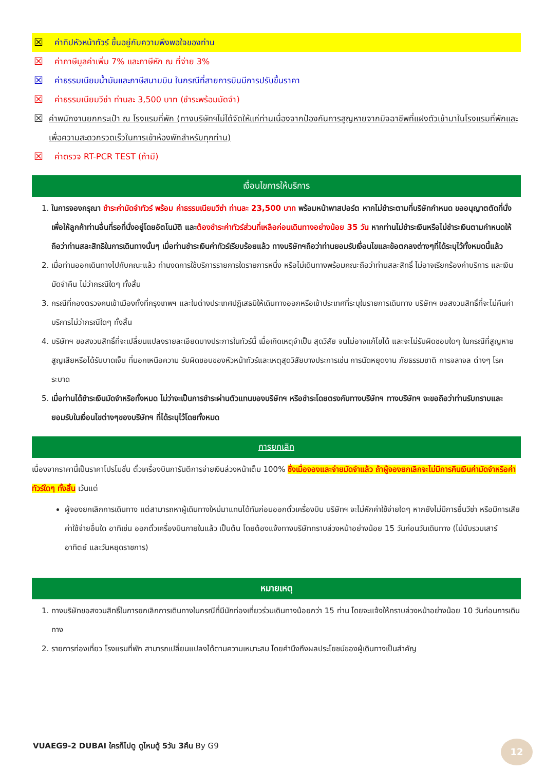☒ ค่าทิปหัวหน้าทัวร์ ขึ้นอยู่กับความพึงพอใจของท่าน
☒ ค่าภาษีมูลค่าเพิ่ม 7% และภาษีหัก ณ ที่จ่าย 3%
☒ ค่าธรรมเนียมน้ำมันและภาษีสนามบิน ในกรณีที่สายการบินมีการปรับขึ้นราคา
☒ ค่าธรรมเนียมวีซ่า ท่านละ 3,500 บาท (ชำระพร้อมมัดจำ)
☒ ค่าพนักงานยกกระเป๋า ณ โรงแรมที่พัก (ทางบริษัทฯไม่ได้จัดให้แก่ท่านเนื่องจากป้องกันการสูญหายจากมิจฉาชีพที่แฝงตัวเข้ามาในโรงแรมที่พักและเพื่อความสะดวกรวดเร็วในการเข้าห้องพักสำหรับทุกท่าน)
☒ ค่าตรวจ RT-PCR TEST (ถ้ามี)
เงื่อนไขการให้บริการ
1. ในการจองกรุณา ชำระค่ามัดจำทัวร์ พร้อม ค่าธรรมเนียมวีซ่า ท่านละ 23,500 บาท พร้อมหน้าพาสปอร์ต หากไม่ชำระตามที่บริษัทกำหนด ขออนุญาตตัดที่นั่งเพื่อให้ลูกค้าท่านอื่นที่รอที่นั่งอยู่โดยอัตโนมัติ และต้องชำระค่าทัวร์ส่วนที่เหลือก่อนเดินทางอย่างน้อย 35 วัน หากท่านไม่ชำระเงินหรือไม่ชำระเงินตามกำหนดให้ถือว่าท่านสละสิทธิในการเดินทางนั้นๆ เมื่อท่านชำระเงินค่าทัวร์เรียบร้อยแล้ว ทางบริษัทฯถือว่าท่านยอมรับเงื่อนไขและข้อตกลงต่างๆที่ได้ระบุไว้ทั้งหมดนี้แล้ว
2. เมื่อท่านออกเดินทางไปกับคณะแล้ว ท่านงดการใช้บริการรายการใดรายการหนึ่ง หรือไม่เดินทางพร้อมคณะถือว่าท่านสละสิทธิ์ ไม่อาจเรียกร้องค่าบริการ และเงินมัดจำคืน ไม่ว่ากรณีใดๆ ทั้งสิ้น
3. กรณีที่กองตรวจคนเข้าเมืองทั้งที่กรุงเทพฯ และในต่างประเทศปฏิเสธมิให้เดินทางออกหรือเข้าประเทศที่ระบุในรายการเดินทาง บริษัทฯ ขอสงวนสิทธิ์ที่จะไม่คืนค่าบริการไม่ว่ากรณีใดๆ ทั้งสิ้น
4. บริษัทฯ ขอสงวนสิทธิ์ที่จะเปลี่ยนแปลงรายละเอียดบางประการในทัวร์นี้ เมื่อเกิดเหตุจำเป็น สุดวิสัย จนไม่อาจแก้ไขได้ และจะไม่รับผิดชอบใดๆ ในกรณีที่สูญหาย สูญเสียหรือได้รับบาดเจ็บ ที่นอกเหนือความ รับผิดชอบของหัวหน้าทัวร์และเหตุสุดวิสัยบางประการเช่น การนัดหยุดงาน ภัยธรรมชาติ การจลาจล ต่างๆ โรคระบาด
5. เมื่อท่านได้ชำระเงินมัดจำหรือทั้งหมด ไม่ว่าจะเป็นการชำระผ่านตัวแทนของบริษัทฯ หรือชำระโดยตรงกับทางบริษัทฯ ทางบริษัทฯ จะขอถือว่าท่านรับทราบและยอมรับในเงื่อนไขต่างๆของบริษัทฯ ที่ได้ระบุไว้โดยทั้งหมด
การยกเลิก
เนื่องจากราคานี้เป็นราคาโปรโมชั่น ตั๋วเครื่องบินการันตีการจ่ายเงินล่วงหน้าเต็ม 100% ซึ่งเมื่อจองและจ่ายมัดจำแล้ว ถ้าผู้จองยกเลิกจะไม่มีการคืนเงินค่ามัดจำหรือค่าทัวร์ใดๆ ทั้งสิ้น เว้นแต่
ผู้จองยกเลิกการเดินทาง แต่สามารถหาผู้เดินทางใหม่มาแทนได้ทันก่อนออกตั๋วเครื่องบิน บริษัทฯ จะไม่หักค่าใช้จ่ายใดๆ หากยังไม่มีการยื่นวีซ่า หรือมีการเสียค่าใช้จ่ายอื่นใด อาทิเช่น ออกตั๋วเครื่องบินภายในแล้ว เป็นต้น โดยต้องแจ้งทางบริษัททราบล่วงหน้าอย่างน้อย 15 วันก่อนวันเดินทาง (ไม่นับรวมเสาร์ อาทิตย์ และวันหยุดราชการ)
หมายเหตุ
1. ทางบริษัทขอสงวนสิทธิ์ในการยกเลิกการเดินทางในกรณีที่มีนักท่องเที่ยวร่วมเดินทางน้อยกว่า 15 ท่าน โดยจะแจ้งให้ทราบล่วงหน้าอย่างน้อย 10 วันก่อนการเดินทาง
2. รายการท่องเที่ยว โรงแรมที่พัก สามารถเปลี่ยนแปลงได้ตามความเหมาะสม โดยคำนึงถึงผลประโยชน์ของผู้เดินทางเป็นสำคัญ
VUAEG9-2 DUBAI ใครก็ไปดู ดูไหมดู้ 5วัน 3คืน By G9
12